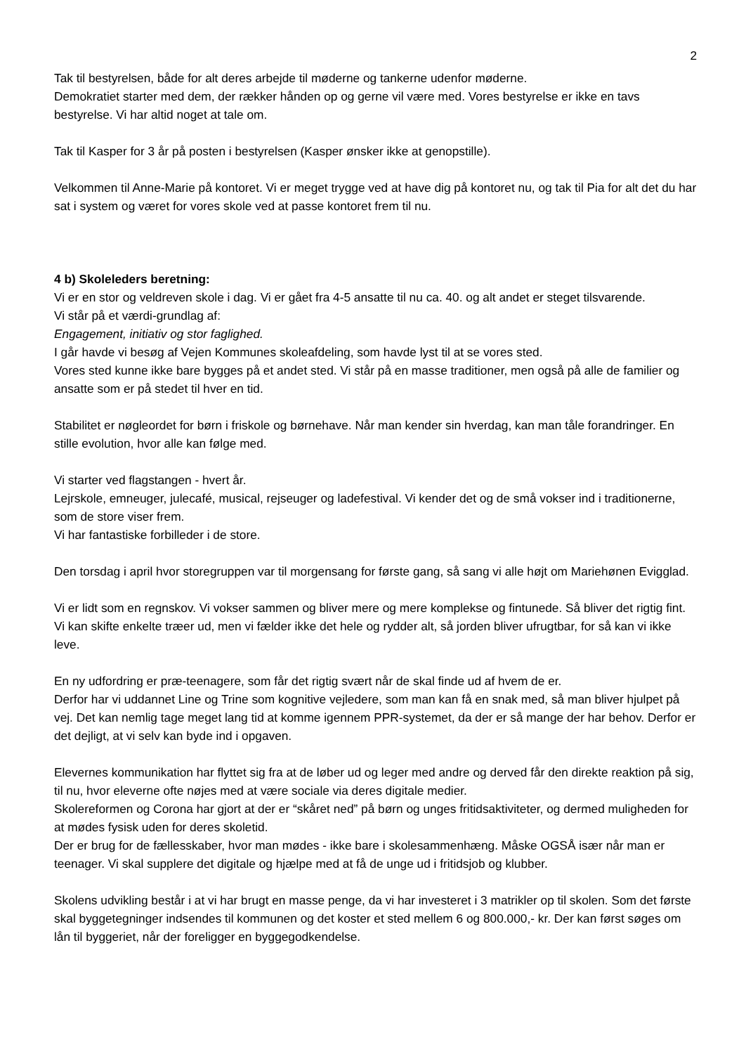2
Tak til bestyrelsen, både for alt deres arbejde til møderne og tankerne udenfor møderne.
Demokratiet starter med dem, der rækker hånden op og gerne vil være med. Vores bestyrelse er ikke en tavs bestyrelse. Vi har altid noget at tale om.
Tak til Kasper for 3 år på posten i bestyrelsen (Kasper ønsker ikke at genopstille).
Velkommen til Anne-Marie på kontoret. Vi er meget trygge ved at have dig på kontoret nu, og tak til Pia for alt det du har sat i system og været for vores skole ved at passe kontoret frem til nu.
4 b) Skoleleders beretning:
Vi er en stor og veldreven skole i dag. Vi er gået fra 4-5 ansatte til nu ca. 40. og alt andet er steget tilsvarende.
Vi står på et værdi-grundlag af:
Engagement, initiativ og stor faglighed.
I går havde vi besøg af Vejen Kommunes skoleafdeling, som havde lyst til at se vores sted.
Vores sted kunne ikke bare bygges på et andet sted. Vi står på en masse traditioner, men også på alle de familier og ansatte som er på stedet til hver en tid.
Stabilitet er nøgleordet for børn i friskole og børnehave. Når man kender sin hverdag, kan man tåle forandringer. En stille evolution, hvor alle kan følge med.
Vi starter ved flagstangen - hvert år.
Lejrskole, emneuger, julecafé, musical, rejseuger og ladefestival. Vi kender det og de små vokser ind i traditionerne, som de store viser frem.
Vi har fantastiske forbilleder i de store.
Den torsdag i april hvor storegruppen var til morgensang for første gang, så sang vi alle højt om Mariehønen Evigglad.
Vi er lidt som en regnskov. Vi vokser sammen og bliver mere og mere komplekse og fintunede. Så bliver det rigtig fint.
Vi kan skifte enkelte træer ud, men vi fælder ikke det hele og rydder alt, så jorden bliver ufrugtbar, for så kan vi ikke leve.
En ny udfordring er præ-teenagere, som får det rigtig svært når de skal finde ud af hvem de er.
Derfor har vi uddannet Line og Trine som kognitive vejledere, som man kan få en snak med, så man bliver hjulpet på vej. Det kan nemlig tage meget lang tid at komme igennem PPR-systemet, da der er så mange der har behov. Derfor er det dejligt, at vi selv kan byde ind i opgaven.
Elevernes kommunikation har flyttet sig fra at de løber ud og leger med andre og derved får den direkte reaktion på sig, til nu, hvor eleverne ofte nøjes med at være sociale via deres digitale medier.
Skolereformen og Corona har gjort at der er “skåret ned” på børn og unges fritidsaktiviteter, og dermed muligheden for at mødes fysisk uden for deres skoletid.
Der er brug for de fællesskaber, hvor man mødes - ikke bare i skolesammenhæng. Måske OGSÅ især når man er teenager. Vi skal supplere det digitale og hjælpe med at få de unge ud i fritidsjob og klubber.
Skolens udvikling består i at vi har brugt en masse penge, da vi har investeret i 3 matrikler op til skolen. Som det første skal byggetegninger indsendes til kommunen og det koster et sted mellem 6 og 800.000,- kr. Der kan først søges om lån til byggeriet, når der foreligger en byggegodkendelse.